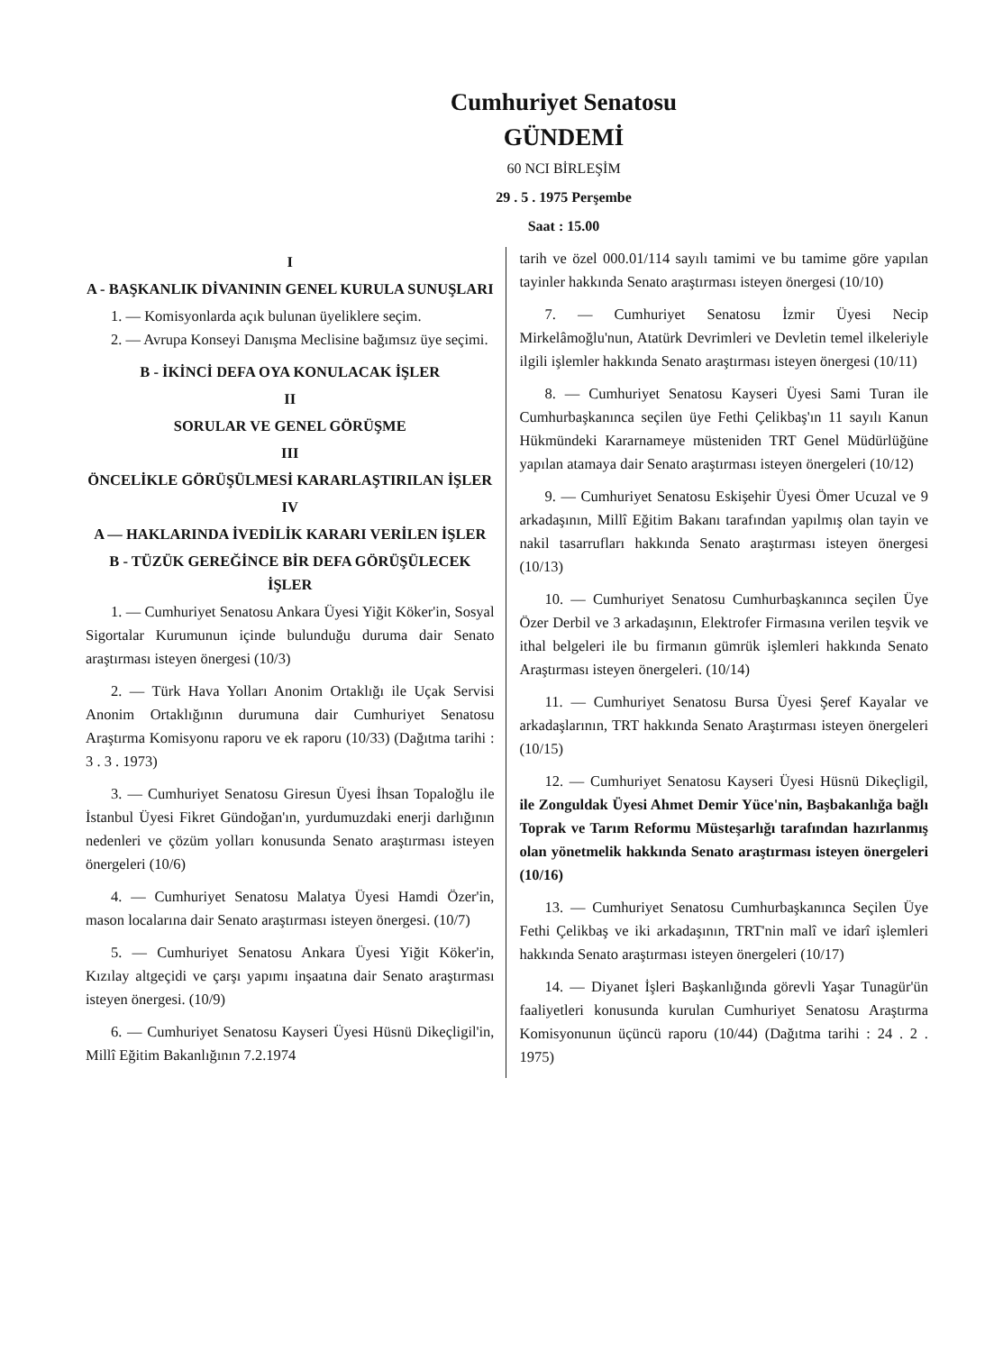Cumhuriyet Senatosu
GÜNDEMİ
60 NCI BİRLEŞİM
29 . 5 . 1975 Perşembe
Saat : 15.00
I
A - BAŞKANLIK DİVANININ GENEL KURULA SUNUŞLARI
1. — Komisyonlarda açık bulunan üyeliklere seçim.
2. — Avrupa Konseyi Danışma Meclisine bağımsız üye seçimi.
B - İKİNCİ DEFA OYA KONULACAK İŞLER
II
SORULAR VE GENEL GÖRÜŞME
III
ÖNCELİKLE GÖRÜŞÜLMESİ KARARLAŞTIRILAN İŞLER
IV
A — HAKLARINDA İVEDİLİK KARARI VERİLEN İŞLER
B - TÜZÜK GEREĞİNCE BİR DEFA GÖRÜŞÜLECEK İŞLER
1. — Cumhuriyet Senatosu Ankara Üyesi Yiğit Köker'in, Sosyal Sigortalar Kurumunun içinde bulunduğu duruma dair Senato araştırması isteyen önergesi (10/3)
2. — Türk Hava Yolları Anonim Ortaklığı ile Uçak Servisi Anonim Ortaklığının durumuna dair Cumhuriyet Senatosu Araştırma Komisyonu raporu ve ek raporu (10/33) (Dağıtma tarihi : 3 . 3 . 1973)
3. — Cumhuriyet Senatosu Giresun Üyesi İhsan Topaloğlu ile İstanbul Üyesi Fikret Gündoğan'ın, yurdumuzdaki enerji darlığının nedenleri ve çözüm yolları konusunda Senato araştırması isteyen önergeleri (10/6)
4. — Cumhuriyet Senatosu Malatya Üyesi Hamdi Özer'in, mason localarına dair Senato araştırması isteyen önergesi. (10/7)
5. — Cumhuriyet Senatosu Ankara Üyesi Yiğit Köker'in, Kızılay altgeçidi ve çarşı yapımı inşaatına dair Senato araştırması isteyen önergesi. (10/9)
6. — Cumhuriyet Senatosu Kayseri Üyesi Hüsnü Dikeçligil'in, Millî Eğitim Bakanlığının 7.2.1974
tarih ve özel 000.01/114 sayılı tamimi ve bu tamime göre yapılan tayinler hakkında Senato araştırması isteyen önergesi (10/10)
7. — Cumhuriyet Senatosu İzmir Üyesi Necip Mirkelâmoğlu'nun, Atatürk Devrimleri ve Devletin temel ilkeleriyle ilgili işlemler hakkında Senato araştırması isteyen önergesi (10/11)
8. — Cumhuriyet Senatosu Kayseri Üyesi Sami Turan ile Cumhurbaşkanınca seçilen üye Fethi Çelikbaş'ın 11 sayılı Kanun Hükmündeki Kararnameye müsteniden TRT Genel Müdürlüğüne yapılan atamaya dair Senato araştırması isteyen önergeleri (10/12)
9. — Cumhuriyet Senatosu Eskişehir Üyesi Ömer Ucuzal ve 9 arkadaşının, Millî Eğitim Bakanı tarafından yapılmış olan tayin ve nakil tasarrufları hakkında Senato araştırması isteyen önergesi (10/13)
10. — Cumhuriyet Senatosu Cumhurbaşkanınca seçilen Üye Özer Derbil ve 3 arkadaşının, Elektrofer Firmasına verilen teşvik ve ithal belgeleri ile bu firmanın gümrük işlemleri hakkında Senato Araştırması isteyen önergeleri. (10/14)
11. — Cumhuriyet Senatosu Bursa Üyesi Şeref Kayalar ve arkadaşlarının, TRT hakkında Senato Araştırması isteyen önergeleri (10/15)
12. — Cumhuriyet Senatosu Kayseri Üyesi Hüsnü Dikeçligil, ile Zonguldak Üyesi Ahmet Demir Yüce'nin, Başbakanlığa bağlı Toprak ve Tarım Reformu Müsteşarlığı tarafından hazırlanmış olan yönetmelik hakkında Senato araştırması isteyen önergeleri (10/16)
13. — Cumhuriyet Senatosu Cumhurbaşkanınca Seçilen Üye Fethi Çelikbaş ve iki arkadaşının, TRT'nin malî ve idarî işlemleri hakkında Senato araştırması isteyen önergeleri (10/17)
14. — Diyanet İşleri Başkanlığında görevli Yaşar Tunagür'ün faaliyetleri konusunda kurulan Cumhuriyet Senatosu Araştırma Komisyonunun üçüncü raporu (10/44) (Dağıtma tarihi : 24 . 2 . 1975)